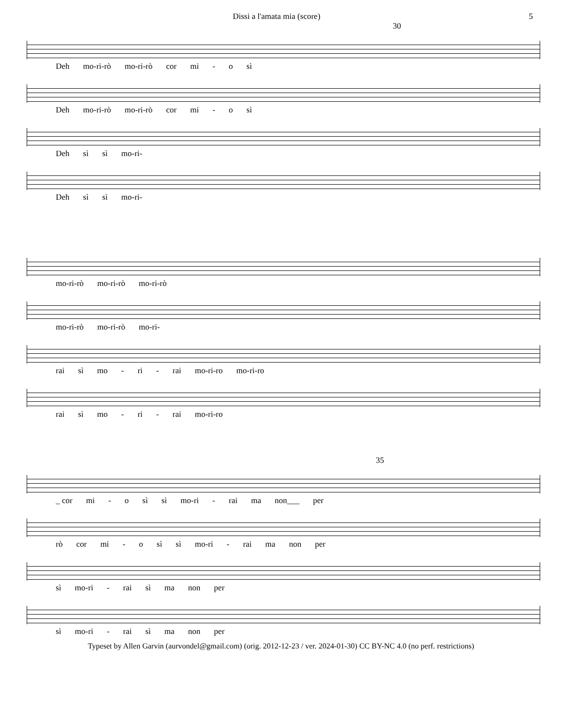Dissi a l'amata mia (score) 5
30
Deh mo-ri-rò mo-ri-rò cor mi - o sì
Deh mo-ri-rò mo-ri-rò cor mi - o sì
Deh sì sì mo-ri-
Deh sì sì mo-ri-
mo-ri-rò mo-ri-rò mo-ri-rò
mo-ri-rò mo-ri-rò mo-ri-
rai sì mo - ri - rai mo-ri-ro mo-ri-ro
rai sì mo - ri - rai mo-ri-ro
35
_ cor mi - o sì sì mo-ri - rai ma non___ per
rò cor mi - o sì sì mo-ri - rai ma non per
sì mo-ri - rai sì ma non per
sì mo-ri - rai sì ma non per
Typeset by Allen Garvin (aurvondel@gmail.com) (orig. 2012-12-23 / ver. 2024-01-30) CC BY-NC 4.0 (no perf. restrictions)